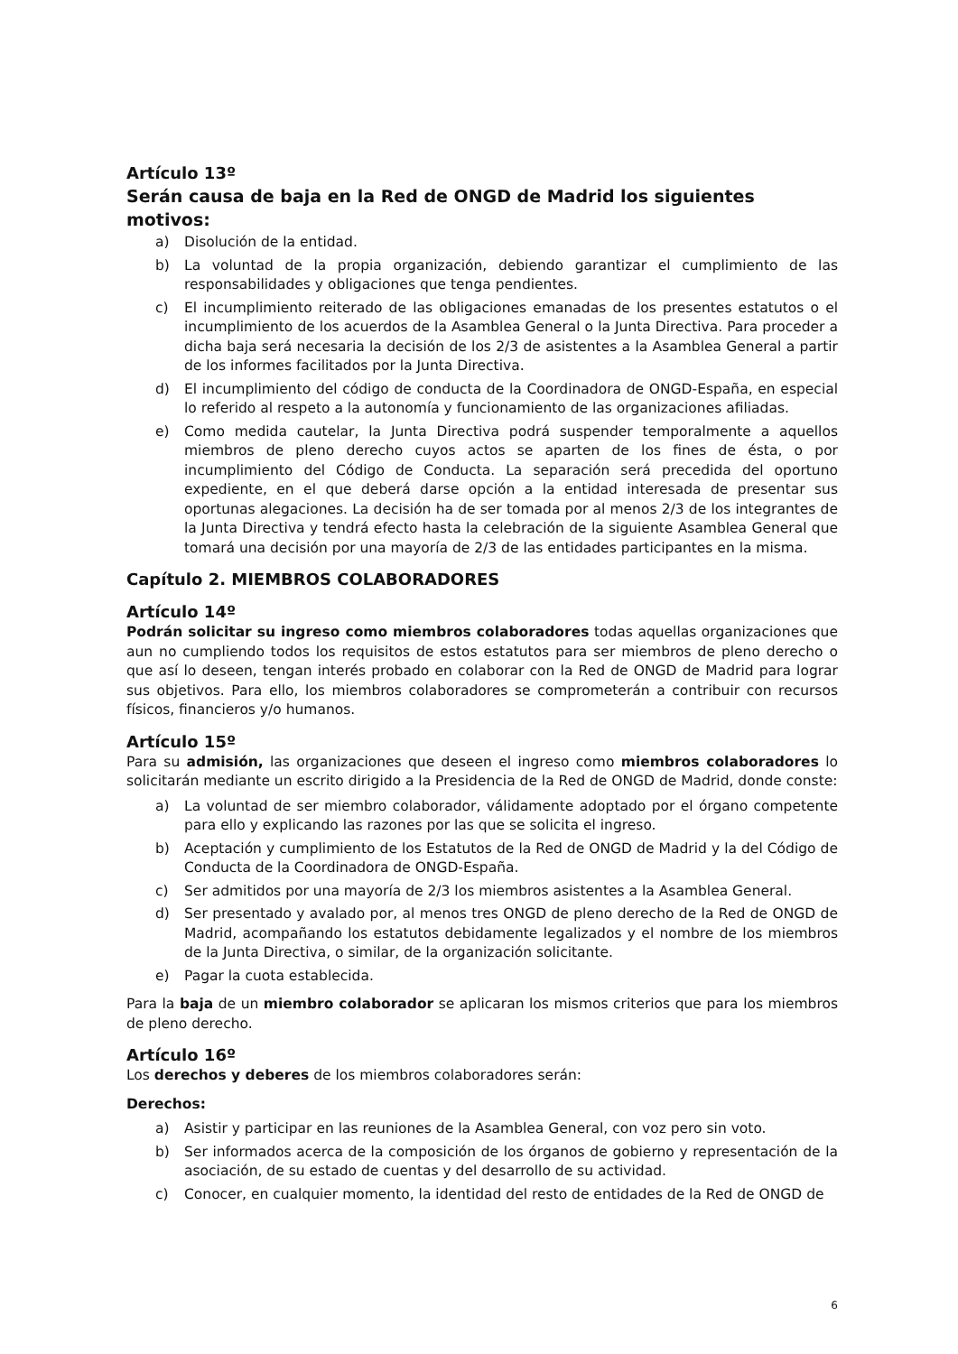Artículo 13º
Serán causa de baja en la Red de ONGD de Madrid los siguientes motivos:
a) Disolución de la entidad.
b) La voluntad de la propia organización, debiendo garantizar el cumplimiento de las responsabilidades y obligaciones que tenga pendientes.
c) El incumplimiento reiterado de las obligaciones emanadas de los presentes estatutos o el incumplimiento de los acuerdos de la Asamblea General o la Junta Directiva. Para proceder a dicha baja será necesaria la decisión de los 2/3 de asistentes a la Asamblea General a partir de los informes facilitados por la Junta Directiva.
d) El incumplimiento del código de conducta de la Coordinadora de ONGD-España, en especial lo referido al respeto a la autonomía y funcionamiento de las organizaciones afiliadas.
e) Como medida cautelar, la Junta Directiva podrá suspender temporalmente a aquellos miembros de pleno derecho cuyos actos se aparten de los fines de ésta, o por incumplimiento del Código de Conducta. La separación será precedida del oportuno expediente, en el que deberá darse opción a la entidad interesada de presentar sus oportunas alegaciones. La decisión ha de ser tomada por al menos 2/3 de los integrantes de la Junta Directiva y tendrá efecto hasta la celebración de la siguiente Asamblea General que tomará una decisión por una mayoría de 2/3 de las entidades participantes en la misma.
Capítulo 2. MIEMBROS COLABORADORES
Artículo 14º
Podrán solicitar su ingreso como miembros colaboradores todas aquellas organizaciones que aun no cumpliendo todos los requisitos de estos estatutos para ser miembros de pleno derecho o que así lo deseen, tengan interés probado en colaborar con la Red de ONGD de Madrid para lograr sus objetivos. Para ello, los miembros colaboradores se comprometerán a contribuir con recursos físicos, financieros y/o humanos.
Artículo 15º
Para su admisión, las organizaciones que deseen el ingreso como miembros colaboradores lo solicitarán mediante un escrito dirigido a la Presidencia de la Red de ONGD de Madrid, donde conste:
a) La voluntad de ser miembro colaborador, válidamente adoptado por el órgano competente para ello y explicando las razones por las que se solicita el ingreso.
b) Aceptación y cumplimiento de los Estatutos de la Red de ONGD de Madrid y la del Código de Conducta de la Coordinadora de ONGD-España.
c) Ser admitidos por una mayoría de 2/3 los miembros asistentes a la Asamblea General.
d) Ser presentado y avalado por, al menos tres ONGD de pleno derecho de la Red de ONGD de Madrid, acompañando los estatutos debidamente legalizados y el nombre de los miembros de la Junta Directiva, o similar, de la organización solicitante.
e) Pagar la cuota establecida.
Para la baja de un miembro colaborador se aplicaran los mismos criterios que para los miembros de pleno derecho.
Artículo 16º
Los derechos y deberes de los miembros colaboradores serán:
Derechos:
a) Asistir y participar en las reuniones de la Asamblea General, con voz pero sin voto.
b) Ser informados acerca de la composición de los órganos de gobierno y representación de la asociación, de su estado de cuentas y del desarrollo de su actividad.
c) Conocer, en cualquier momento, la identidad del resto de entidades de la Red de ONGD de
6